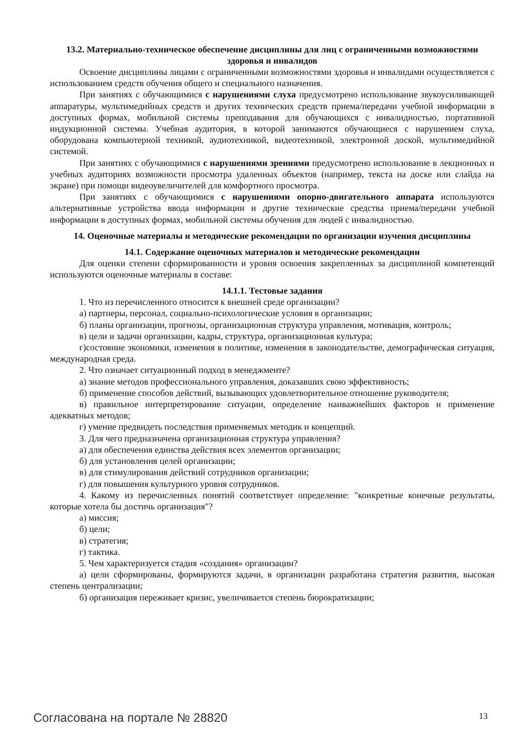13.2. Материально-техническое обеспечение дисциплины для лиц с ограниченными возможностями здоровья и инвалидов
Освоение дисциплины лицами с ограниченными возможностями здоровья и инвалидами осуществляется с использованием средств обучения общего и специального назначения.
При занятиях с обучающимися с нарушениями слуха предусмотрено использование звукоусиливающей аппаратуры, мультимедийных средств и других технических средств приема/передачи учебной информации в доступных формах, мобильной системы преподавания для обучающихся с инвалидностью, портативной индукционной системы. Учебная аудитория, в которой занимаются обучающиеся с нарушением слуха, оборудована компьютерной техникой, аудиотехникой, видеотехникой, электронной доской, мультимедийной системой.
При занятиях с обучающимися с нарушениями зрениями предусмотрено использование в лекционных и учебных аудиториях возможности просмотра удаленных объектов (например, текста на доске или слайда на экране) при помощи видеоувеличителей для комфортного просмотра.
При занятиях с обучающимися с нарушениями опорно-двигательного аппарата используются альтернативные устройства ввода информации и другие технические средства приема/передачи учебной информации в доступных формах, мобильной системы обучения для людей с инвалидностью.
14. Оценочные материалы и методические рекомендации по организации изучения дисциплины
14.1. Содержание оценочных материалов и методические рекомендации
Для оценки степени сформированности и уровня освоения закрепленных за дисциплиной компетенций используются оценочные материалы в составе:
14.1.1. Тестовые задания
1. Что из перечисленного относится к внешней среде организации?
а) партнеры, персонал, социально-психологические условия в организации;
б) планы организации, прогнозы, организационная структура управления, мотивация, контроль;
в) цели и задачи организации, кадры, структура, организационная культура;
г)состояние экономики, изменения в политике, изменения в законодательстве, демографическая ситуация, международная среда.
2. Что означает ситуационный подход в менеджменте?
а) знание методов профессионального управления, доказавших свою эффективность;
б) применение способов действий, вызывающих удовлетворительное отношение руководителя;
в) правильное интерпретирование ситуации, определение наиважнейших факторов и применение адекватных методов;
г) умение предвидеть последствия применяемых методик и концепций.
3. Для чего предназначена организационная структура управления?
а) для обеспечения единства действия всех элементов организации;
б) для установления целей организации;
в) для стимулирования действий сотрудников организации;
г) для повышения культурного уровня сотрудников.
4. Какому из перечисленных понятий соответствует определение: "конкретные конечные результаты, которые хотела бы достичь организация"?
а) миссия;
б) цели;
в) стратегия;
г) тактика.
5. Чем характеризуется стадия «создания» организации?
а) цели сформированы, формируются задачи, в организации разработана стратегия развития, высокая степень централизации;
б) организация переживает кризис, увеличивается степень бюрократизации;
Согласована на портале № 28820 13